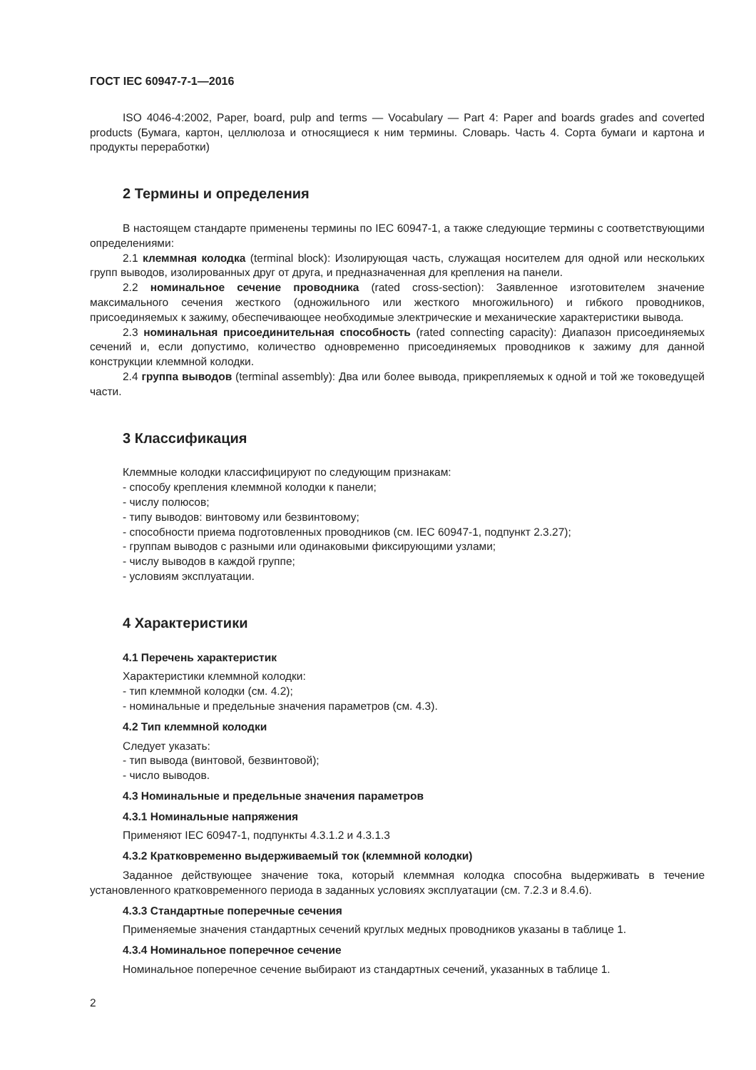ГОСТ IEC 60947-7-1—2016
ISO 4046-4:2002, Paper, board, pulp and terms — Vocabulary — Part 4: Paper and boards grades and coverted products (Бумага, картон, целлюлоза и относящиеся к ним термины. Словарь. Часть 4. Сорта бумаги и картона и продукты переработки)
2 Термины и определения
В настоящем стандарте применены термины по IEC 60947-1, а также следующие термины с соответствующими определениями:
2.1 клеммная колодка (terminal block): Изолирующая часть, служащая носителем для одной или нескольких групп выводов, изолированных друг от друга, и предназначенная для крепления на панели.
2.2 номинальное сечение проводника (rated cross-section): Заявленное изготовителем значение максимального сечения жесткого (одножильного или жесткого многожильного) и гибкого проводников, присоединяемых к зажиму, обеспечивающее необходимые электрические и механические характеристики вывода.
2.3 номинальная присоединительная способность (rated connecting capacity): Диапазон присоединяемых сечений и, если допустимо, количество одновременно присоединяемых проводников к зажиму для данной конструкции клеммной колодки.
2.4 группа выводов (terminal assembly): Два или более вывода, прикрепляемых к одной и той же токоведущей части.
3 Классификация
Клеммные колодки классифицируют по следующим признакам:
- способу крепления клеммной колодки к панели;
- числу полюсов;
- типу выводов: винтовому или безвинтовому;
- способности приема подготовленных проводников (см. IEC 60947-1, подпункт 2.3.27);
- группам выводов с разными или одинаковыми фиксирующими узлами;
- числу выводов в каждой группе;
- условиям эксплуатации.
4 Характеристики
4.1 Перечень характеристик
Характеристики клеммной колодки:
- тип клеммной колодки (см. 4.2);
- номинальные и предельные значения параметров (см. 4.3).
4.2 Тип клеммной колодки
Следует указать:
- тип вывода (винтовой, безвинтовой);
- число выводов.
4.3 Номинальные и предельные значения параметров
4.3.1 Номинальные напряжения
Применяют IEC 60947-1, подпункты 4.3.1.2 и 4.3.1.3
4.3.2 Кратковременно выдерживаемый ток (клеммной колодки)
Заданное действующее значение тока, который клеммная колодка способна выдерживать в течение установленного кратковременного периода в заданных условиях эксплуатации (см. 7.2.3 и 8.4.6).
4.3.3 Стандартные поперечные сечения
Применяемые значения стандартных сечений круглых медных проводников указаны в таблице 1.
4.3.4 Номинальное поперечное сечение
Номинальное поперечное сечение выбирают из стандартных сечений, указанных в таблице 1.
2